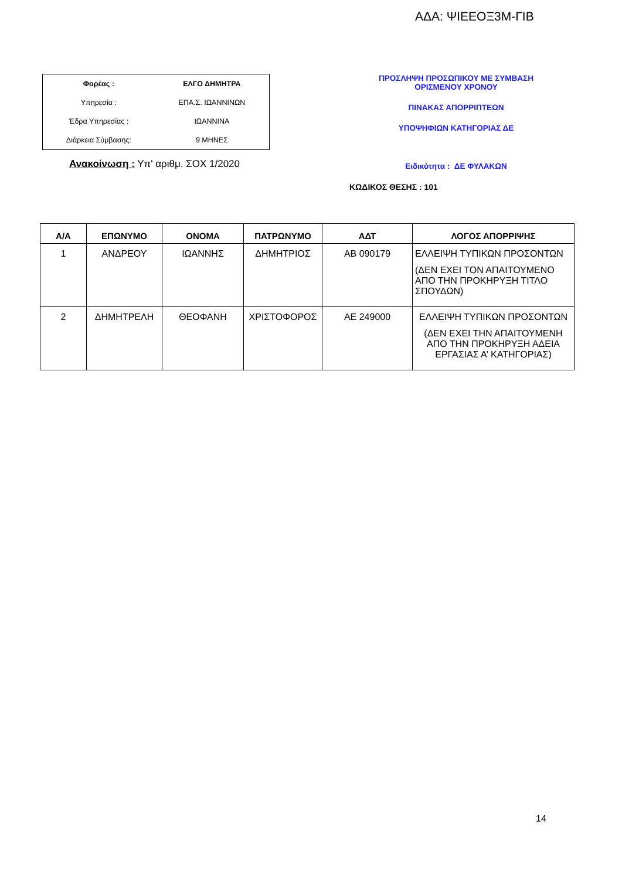ΑΔΑ: ΨΙΕΕΟΞ3Μ-ΓΙΒ
| Φορέας : | ΕΛΓΟ ΔΗΜΗΤΡΑ |
| Υπηρεσία : | ΕΠΑ.Σ. ΙΩΑΝΝΙΝΩΝ |
| Έδρα Υπηρεσίας : | ΙΩΑΝΝΙΝΑ |
| Διάρκεια Σύμβασης: | 9 ΜΗΝΕΣ |
Ανακοίνωση : Υπ' αριθμ. ΣΟΧ 1/2020
ΠΡΟΣΛΗΨΗ ΠΡΟΣΩΠΙΚΟΥ ΜΕ ΣΥΜΒΑΣΗ
ΟΡΙΣΜΕΝΟΥ ΧΡΟΝΟΥ
ΠΙΝΑΚΑΣ ΑΠΟΡΡΙΠΤΕΩΝ
ΥΠΟΨΗΦΙΩΝ ΚΑΤΗΓΟΡΙΑΣ ΔΕ
Ειδικότητα : ΔΕ ΦΥΛΑΚΩΝ
ΚΩΔΙΚΟΣ ΘΕΣΗΣ : 101
| Α/Α | ΕΠΩΝΥΜΟ | ΟΝΟΜΑ | ΠΑΤΡΩΝΥΜΟ | ΑΔΤ | ΛΟΓΟΣ ΑΠΟΡΡΙΨΗΣ |
| --- | --- | --- | --- | --- | --- |
| 1 | ΑΝΔΡΕΟΥ | ΙΩΑΝΝΗΣ | ΔΗΜΗΤΡΙΟΣ | ΑΒ 090179 | ΕΛΛΕΙΨΗ ΤΥΠΙΚΩΝ ΠΡΟΣΟΝΤΩΝ (ΔΕΝ ΕΧΕΙ ΤΟΝ ΑΠΑΙΤΟΥΜΕΝΟ ΑΠΟ ΤΗΝ ΠΡΟΚΗΡΥΞΗ ΤΙΤΛΟ ΣΠΟΥΔΩΝ) |
| 2 | ΔΗΜΗΤΡΕΛΗ | ΘΕΟΦΑΝΗ | ΧΡΙΣΤΟΦΟΡΟΣ | ΑΕ 249000 | ΕΛΛΕΙΨΗ ΤΥΠΙΚΩΝ ΠΡΟΣΟΝΤΩΝ (ΔΕΝ ΕΧΕΙ ΤΗΝ ΑΠΑΙΤΟΥΜΕΝΗ ΑΠΟ ΤΗΝ ΠΡΟΚΗΡΥΞΗ ΑΔΕΙΑ ΕΡΓΑΣΙΑΣ Α’ ΚΑΤΗΓΟΡΙΑΣ) |
14